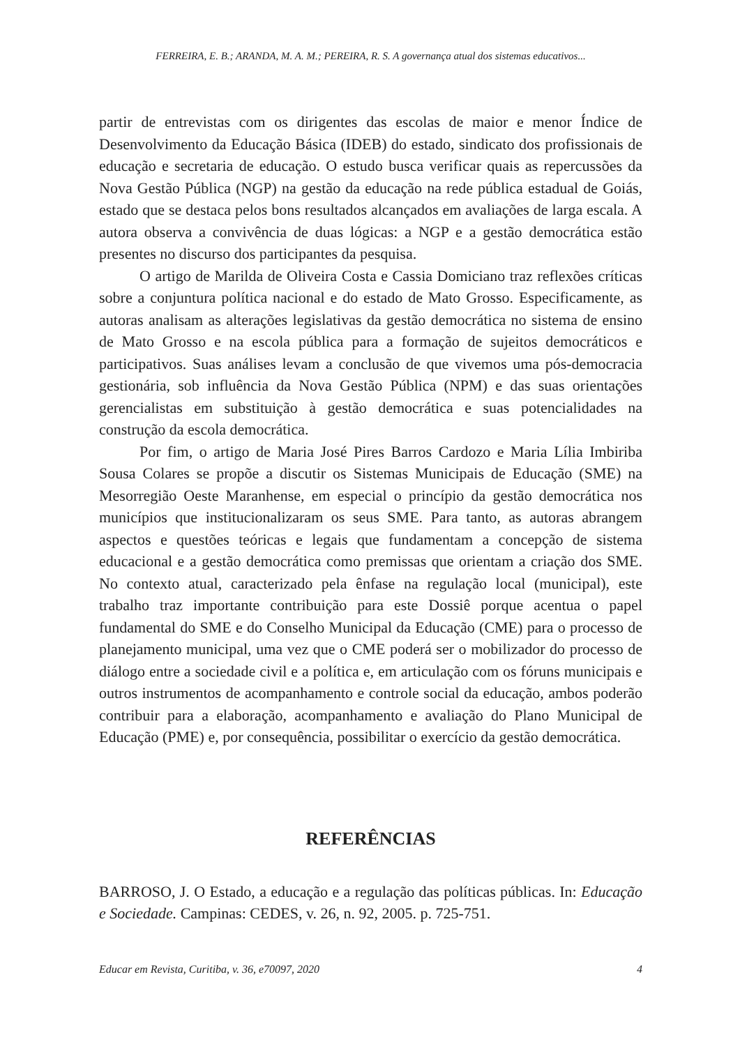FERREIRA, E. B.; ARANDA, M. A. M.; PEREIRA, R. S. A governança atual dos sistemas educativos...
partir de entrevistas com os dirigentes das escolas de maior e menor Índice de Desenvolvimento da Educação Básica (IDEB) do estado, sindicato dos profissionais de educação e secretaria de educação. O estudo busca verificar quais as repercussões da Nova Gestão Pública (NGP) na gestão da educação na rede pública estadual de Goiás, estado que se destaca pelos bons resultados alcançados em avaliações de larga escala. A autora observa a convivência de duas lógicas: a NGP e a gestão democrática estão presentes no discurso dos participantes da pesquisa.
O artigo de Marilda de Oliveira Costa e Cassia Domiciano traz reflexões críticas sobre a conjuntura política nacional e do estado de Mato Grosso. Especificamente, as autoras analisam as alterações legislativas da gestão democrática no sistema de ensino de Mato Grosso e na escola pública para a formação de sujeitos democráticos e participativos. Suas análises levam a conclusão de que vivemos uma pós-democracia gestionária, sob influência da Nova Gestão Pública (NPM) e das suas orientações gerencialistas em substituição à gestão democrática e suas potencialidades na construção da escola democrática.
Por fim, o artigo de Maria José Pires Barros Cardozo e Maria Lília Imbiriba Sousa Colares se propõe a discutir os Sistemas Municipais de Educação (SME) na Mesorregião Oeste Maranhense, em especial o princípio da gestão democrática nos municípios que institucionalizaram os seus SME. Para tanto, as autoras abrangem aspectos e questões teóricas e legais que fundamentam a concepção de sistema educacional e a gestão democrática como premissas que orientam a criação dos SME. No contexto atual, caracterizado pela ênfase na regulação local (municipal), este trabalho traz importante contribuição para este Dossiê porque acentua o papel fundamental do SME e do Conselho Municipal da Educação (CME) para o processo de planejamento municipal, uma vez que o CME poderá ser o mobilizador do processo de diálogo entre a sociedade civil e a política e, em articulação com os fóruns municipais e outros instrumentos de acompanhamento e controle social da educação, ambos poderão contribuir para a elaboração, acompanhamento e avaliação do Plano Municipal de Educação (PME) e, por consequência, possibilitar o exercício da gestão democrática.
REFERÊNCIAS
BARROSO, J. O Estado, a educação e a regulação das políticas públicas. In: Educação e Sociedade. Campinas: CEDES, v. 26, n. 92, 2005. p. 725-751.
Educar em Revista, Curitiba, v. 36, e70097, 2020 4